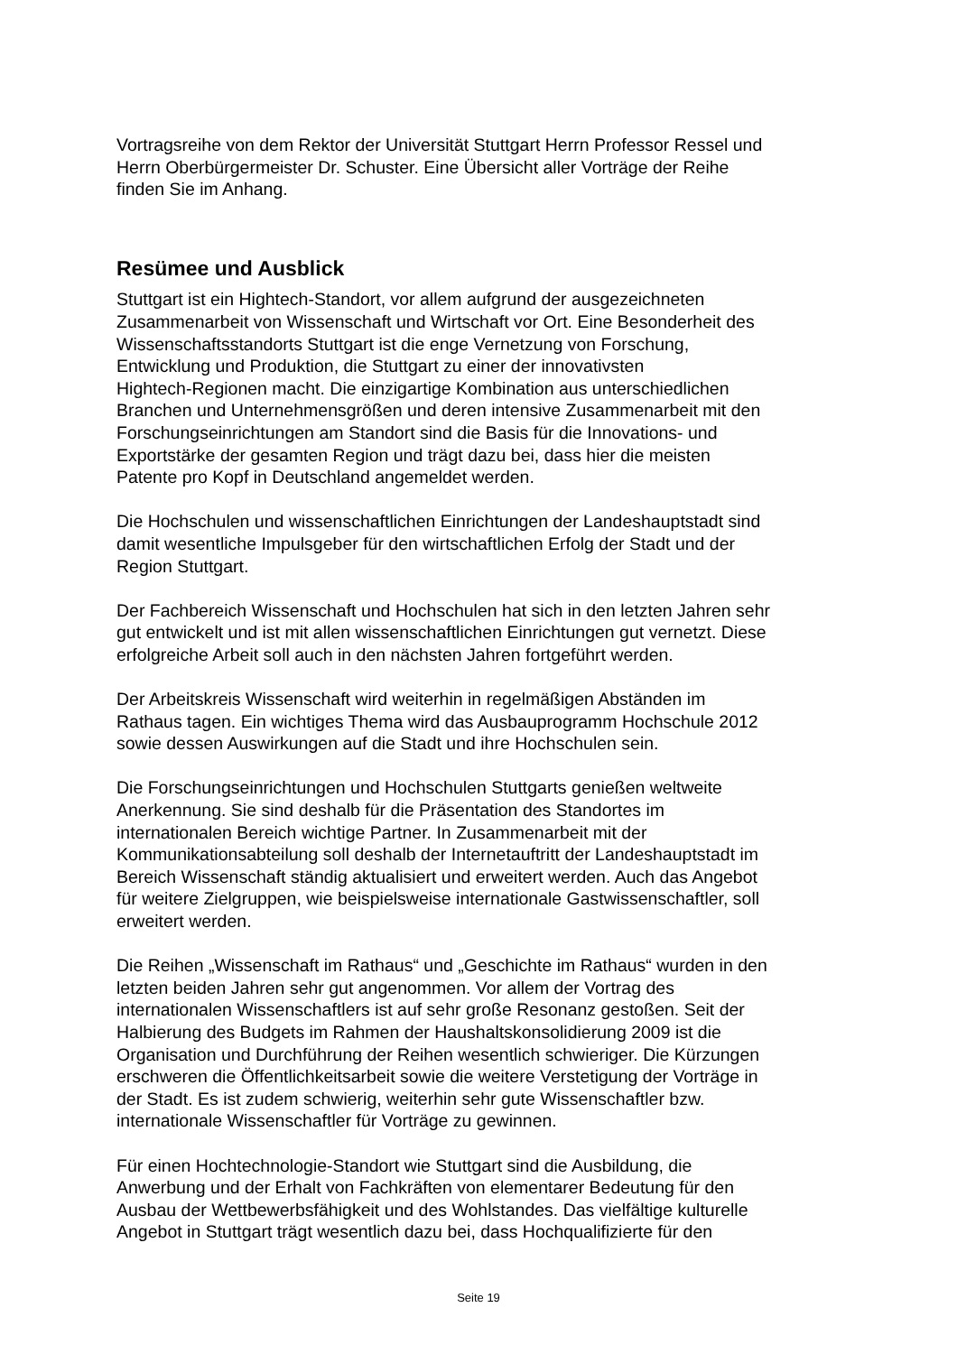Vortragsreihe von dem Rektor der Universität Stuttgart Herrn Professor Ressel und
Herrn Oberbürgermeister Dr. Schuster. Eine Übersicht aller Vorträge der Reihe
finden Sie im Anhang.
Resümee und Ausblick
Stuttgart ist ein Hightech-Standort, vor allem aufgrund der ausgezeichneten
Zusammenarbeit von Wissenschaft und Wirtschaft vor Ort. Eine Besonderheit des
Wissenschaftsstandorts Stuttgart ist die enge Vernetzung von Forschung,
Entwicklung und Produktion, die Stuttgart zu einer der innovativsten
Hightech-Regionen macht. Die einzigartige Kombination aus unterschiedlichen
Branchen und Unternehmensgrößen und deren intensive Zusammenarbeit mit den
Forschungseinrichtungen am Standort sind die Basis für die Innovations- und
Exportstärke der gesamten Region und trägt dazu bei, dass hier die meisten
Patente pro Kopf in Deutschland angemeldet werden.
Die Hochschulen und wissenschaftlichen Einrichtungen der Landeshauptstadt sind
damit wesentliche Impulsgeber für den wirtschaftlichen Erfolg der Stadt und der
Region Stuttgart.
Der Fachbereich Wissenschaft und Hochschulen hat sich in den letzten Jahren sehr
gut entwickelt und ist mit allen wissenschaftlichen Einrichtungen gut vernetzt. Diese
erfolgreiche Arbeit soll auch in den nächsten Jahren fortgeführt werden.
Der Arbeitskreis Wissenschaft wird weiterhin in regelmäßigen Abständen im
Rathaus tagen. Ein wichtiges Thema wird das Ausbauprogramm Hochschule 2012
sowie dessen Auswirkungen auf die Stadt und ihre Hochschulen sein.
Die Forschungseinrichtungen und Hochschulen Stuttgarts genießen weltweite
Anerkennung. Sie sind deshalb für die Präsentation des Standortes im
internationalen Bereich wichtige Partner. In Zusammenarbeit mit der
Kommunikationsabteilung soll deshalb der Internetauftritt der Landeshauptstadt im
Bereich Wissenschaft ständig aktualisiert und erweitert werden. Auch das Angebot
für weitere Zielgruppen, wie beispielsweise internationale Gastwissenschaftler, soll
erweitert werden.
Die Reihen „Wissenschaft im Rathaus“ und „Geschichte im Rathaus“ wurden in den
letzten beiden Jahren sehr gut angenommen. Vor allem der Vortrag des
internationalen Wissenschaftlers ist auf sehr große Resonanz gestoßen. Seit der
Halbierung des Budgets im Rahmen der Haushaltskonsolidierung 2009 ist die
Organisation und Durchführung der Reihen wesentlich schwieriger. Die Kürzungen
erschweren die Öffentlichkeitsarbeit sowie die weitere Verstetigung der Vorträge in
der Stadt. Es ist zudem schwierig, weiterhin sehr gute Wissenschaftler bzw.
internationale Wissenschaftler für Vorträge zu gewinnen.
Für einen Hochtechnologie-Standort wie Stuttgart sind die Ausbildung, die
Anwerbung und der Erhalt von Fachkräften von elementarer Bedeutung für den
Ausbau der Wettbewerbsfähigkeit und des Wohlstandes. Das vielfältige kulturelle
Angebot in Stuttgart trägt wesentlich dazu bei, dass Hochqualifizierte für den
Seite 19